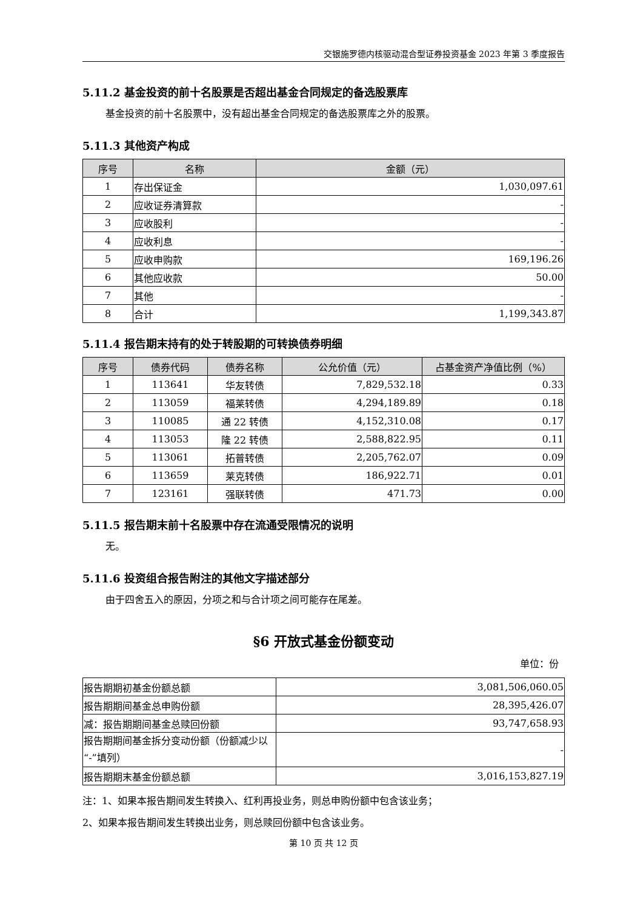交银施罗德内核驱动混合型证券投资基金 2023 年第 3 季度报告
5.11.2 基金投资的前十名股票是否超出基金合同规定的备选股票库
基金投资的前十名股票中，没有超出基金合同规定的备选股票库之外的股票。
5.11.3 其他资产构成
| 序号 | 名称 | 金额（元） |
| --- | --- | --- |
| 1 | 存出保证金 | 1,030,097.61 |
| 2 | 应收证券清算款 | - |
| 3 | 应收股利 | - |
| 4 | 应收利息 | - |
| 5 | 应收申购款 | 169,196.26 |
| 6 | 其他应收款 | 50.00 |
| 7 | 其他 | - |
| 8 | 合计 | 1,199,343.87 |
5.11.4 报告期末持有的处于转股期的可转换债券明细
| 序号 | 债券代码 | 债券名称 | 公允价值（元） | 占基金资产净值比例（%） |
| --- | --- | --- | --- | --- |
| 1 | 113641 | 华友转债 | 7,829,532.18 | 0.33 |
| 2 | 113059 | 福莱转债 | 4,294,189.89 | 0.18 |
| 3 | 110085 | 通 22 转债 | 4,152,310.08 | 0.17 |
| 4 | 113053 | 隆 22 转债 | 2,588,822.95 | 0.11 |
| 5 | 113061 | 拓普转债 | 2,205,762.07 | 0.09 |
| 6 | 113659 | 莱克转债 | 186,922.71 | 0.01 |
| 7 | 123161 | 强联转债 | 471.73 | 0.00 |
5.11.5 报告期末前十名股票中存在流通受限情况的说明
无。
5.11.6 投资组合报告附注的其他文字描述部分
由于四舍五入的原因，分项之和与合计项之间可能存在尾差。
§6 开放式基金份额变动
单位：份
| 报告期期初基金份额总额 | 3,081,506,060.05 |
| 报告期期间基金总申购份额 | 28,395,426.07 |
| 减：报告期期间基金总赎回份额 | 93,747,658.93 |
| 报告期期间基金拆分变动份额（份额减少以“-”填列） | - |
| 报告期期末基金份额总额 | 3,016,153,827.19 |
注：1、如果本报告期间发生转换入、红利再投业务，则总申购份额中包含该业务；
2、如果本报告期间发生转换出业务，则总赎回份额中包含该业务。
第 10 页 共 12 页